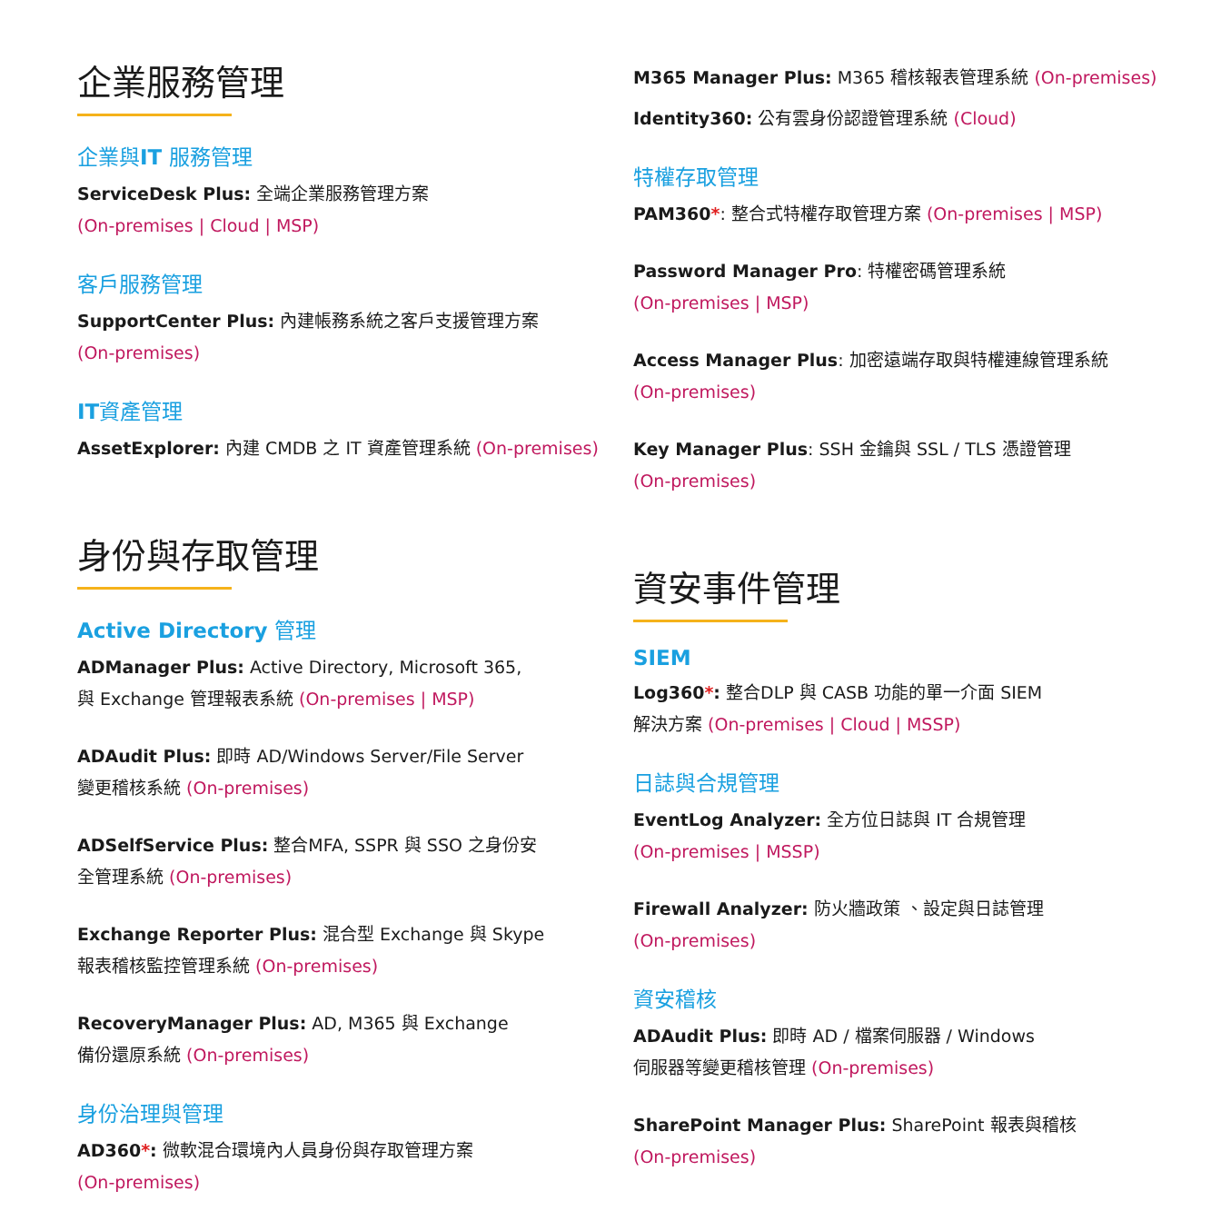企業服務管理
企業與IT 服務管理
ServiceDesk Plus: 全端企業服務管理方案
(On-premises | Cloud | MSP)
客戶服務管理
SupportCenter Plus: 內建帳務系統之客戶支援管理方案
(On-premises)
IT資產管理
AssetExplorer: 內建 CMDB 之 IT 資產管理系統 (On-premises)
身份與存取管理
Active Directory 管理
ADManager Plus: Active Directory, Microsoft 365,
與 Exchange 管理報表系統 (On-premises | MSP)
ADAudit Plus: 即時 AD/Windows Server/File Server
變更稽核系統 (On-premises)
ADSelfService Plus: 整合MFA, SSPR 與 SSO 之身份安
全管理系統 (On-premises)
Exchange Reporter Plus: 混合型 Exchange 與 Skype
報表稽核監控管理系統 (On-premises)
RecoveryManager Plus: AD, M365 與 Exchange
備份還原系統 (On-premises)
身份治理與管理
AD360*: 微軟混合環境內人員身份與存取管理方案
(On-premises)
M365 Manager Plus: M365 稽核報表管理系統 (On-premises)
Identity360: 公有雲身份認證管理系統 (Cloud)
特權存取管理
PAM360*: 整合式特權存取管理方案 (On-premises | MSP)
Password Manager Pro: 特權密碼管理系統
(On-premises | MSP)
Access Manager Plus: 加密遠端存取與特權連線管理系統
(On-premises)
Key Manager Plus: SSH 金鑰與 SSL / TLS 憑證管理
(On-premises)
資安事件管理
SIEM
Log360*: 整合DLP 與 CASB 功能的單一介面 SIEM
解決方案 (On-premises | Cloud | MSSP)
日誌與合規管理
EventLog Analyzer: 全方位日誌與 IT 合規管理
(On-premises | MSSP)
Firewall Analyzer: 防火牆政策 、設定與日誌管理
(On-premises)
資安稽核
ADAudit Plus: 即時 AD / 檔案伺服器 / Windows
伺服器等變更稽核管理 (On-premises)
SharePoint Manager Plus: SharePoint 報表與稽核
(On-premises)